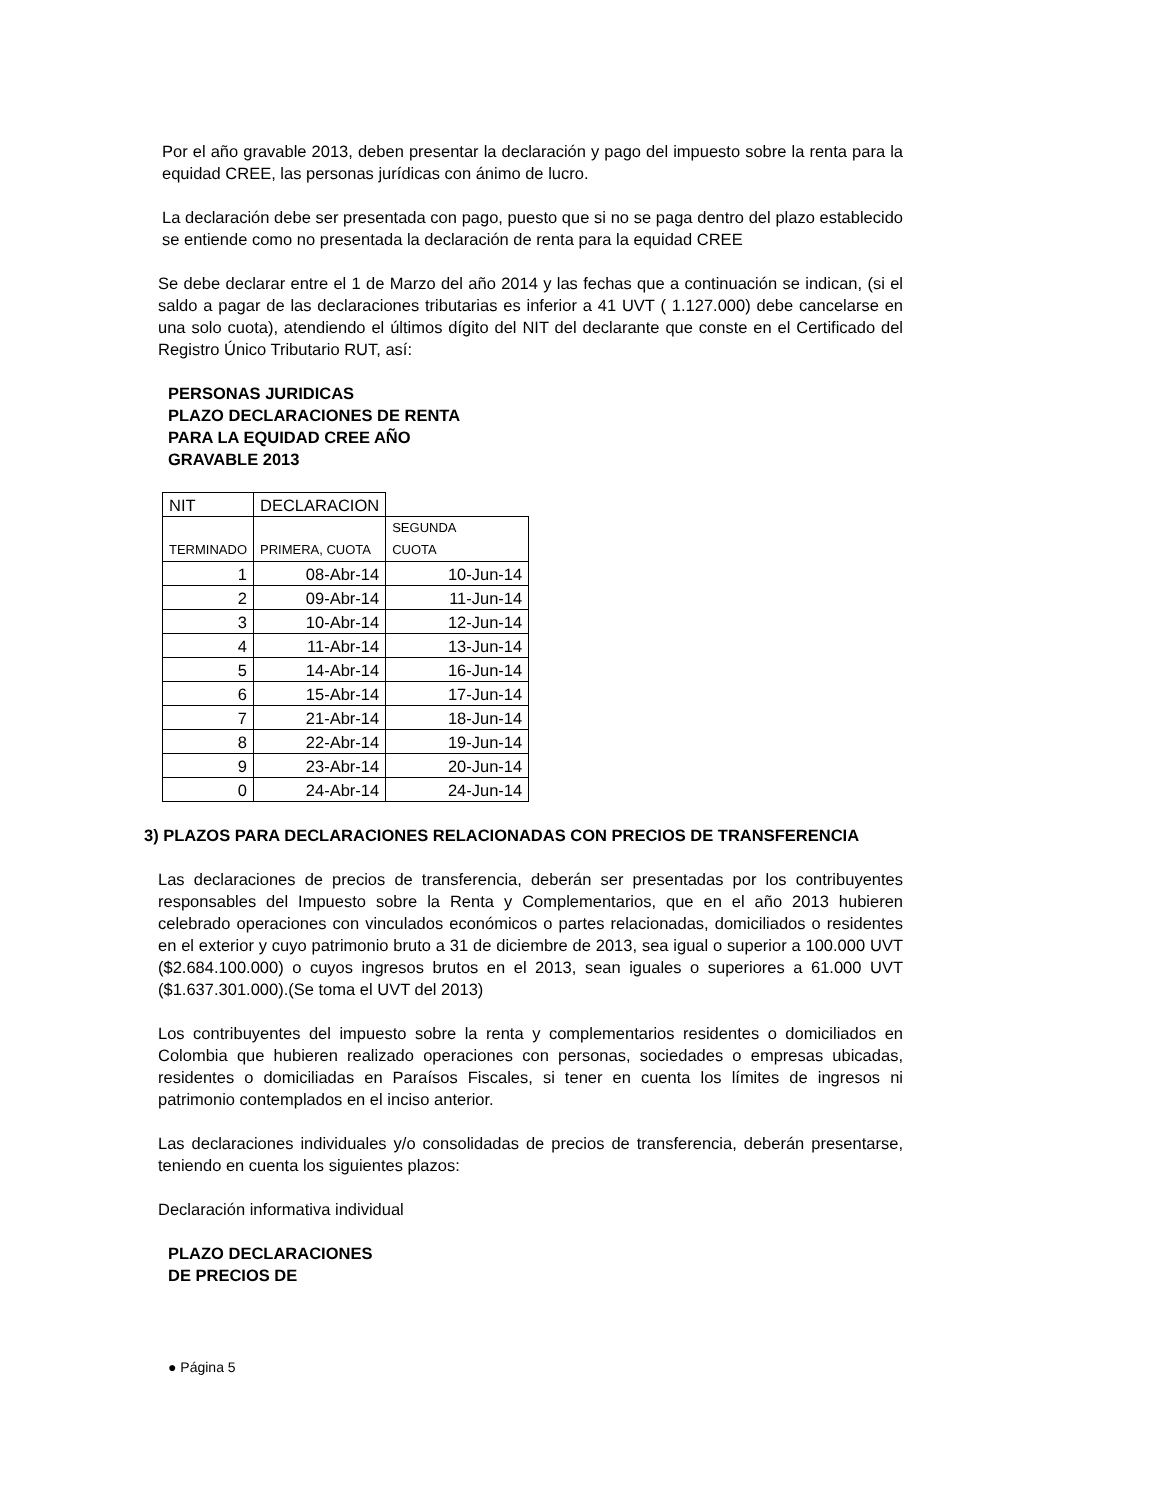Por el año gravable 2013, deben presentar la declaración y pago del impuesto sobre la renta para la equidad CREE, las personas jurídicas con ánimo de lucro.
La declaración debe ser presentada con pago, puesto que si no se paga dentro del plazo establecido se entiende como no presentada la declaración de renta para la equidad CREE
Se debe declarar entre el 1 de Marzo del año 2014 y las fechas que a continuación se indican, (si el saldo a pagar de las declaraciones tributarias es inferior a 41 UVT ( 1.127.000) debe cancelarse en una solo cuota), atendiendo el últimos dígito del NIT del declarante que conste en el Certificado del Registro Único Tributario RUT, así:
PERSONAS JURIDICAS
PLAZO DECLARACIONES DE RENTA
PARA LA EQUIDAD CREE AÑO
GRAVABLE 2013
| NIT | DECLARACION | |
| TERMINADO | PRIMERA, CUOTA | SEGUNDA CUOTA |
| 1 | 08-Abr-14 | 10-Jun-14 |
| 2 | 09-Abr-14 | 11-Jun-14 |
| 3 | 10-Abr-14 | 12-Jun-14 |
| 4 | 11-Abr-14 | 13-Jun-14 |
| 5 | 14-Abr-14 | 16-Jun-14 |
| 6 | 15-Abr-14 | 17-Jun-14 |
| 7 | 21-Abr-14 | 18-Jun-14 |
| 8 | 22-Abr-14 | 19-Jun-14 |
| 9 | 23-Abr-14 | 20-Jun-14 |
| 0 | 24-Abr-14 | 24-Jun-14 |
3) PLAZOS PARA DECLARACIONES RELACIONADAS CON PRECIOS DE TRANSFERENCIA
Las declaraciones de precios de transferencia, deberán ser presentadas por los contribuyentes responsables del Impuesto sobre la Renta y Complementarios, que en el año 2013 hubieren celebrado operaciones con vinculados económicos o partes relacionadas, domiciliados o residentes en el exterior y cuyo patrimonio bruto a 31 de diciembre de 2013, sea igual o superior a 100.000 UVT ($2.684.100.000) o cuyos ingresos brutos en el 2013, sean iguales o superiores a 61.000 UVT ($1.637.301.000).(Se toma el UVT del 2013)
Los contribuyentes del impuesto sobre la renta y complementarios residentes o domiciliados en Colombia que hubieren realizado operaciones con personas, sociedades o empresas ubicadas, residentes o domiciliadas en Paraísos Fiscales, si tener en cuenta los límites de ingresos ni patrimonio contemplados en el inciso anterior.
Las declaraciones individuales y/o consolidadas de precios de transferencia, deberán presentarse, teniendo en cuenta los siguientes plazos:
Declaración informativa individual
PLAZO DECLARACIONES
DE PRECIOS DE
● Página 5